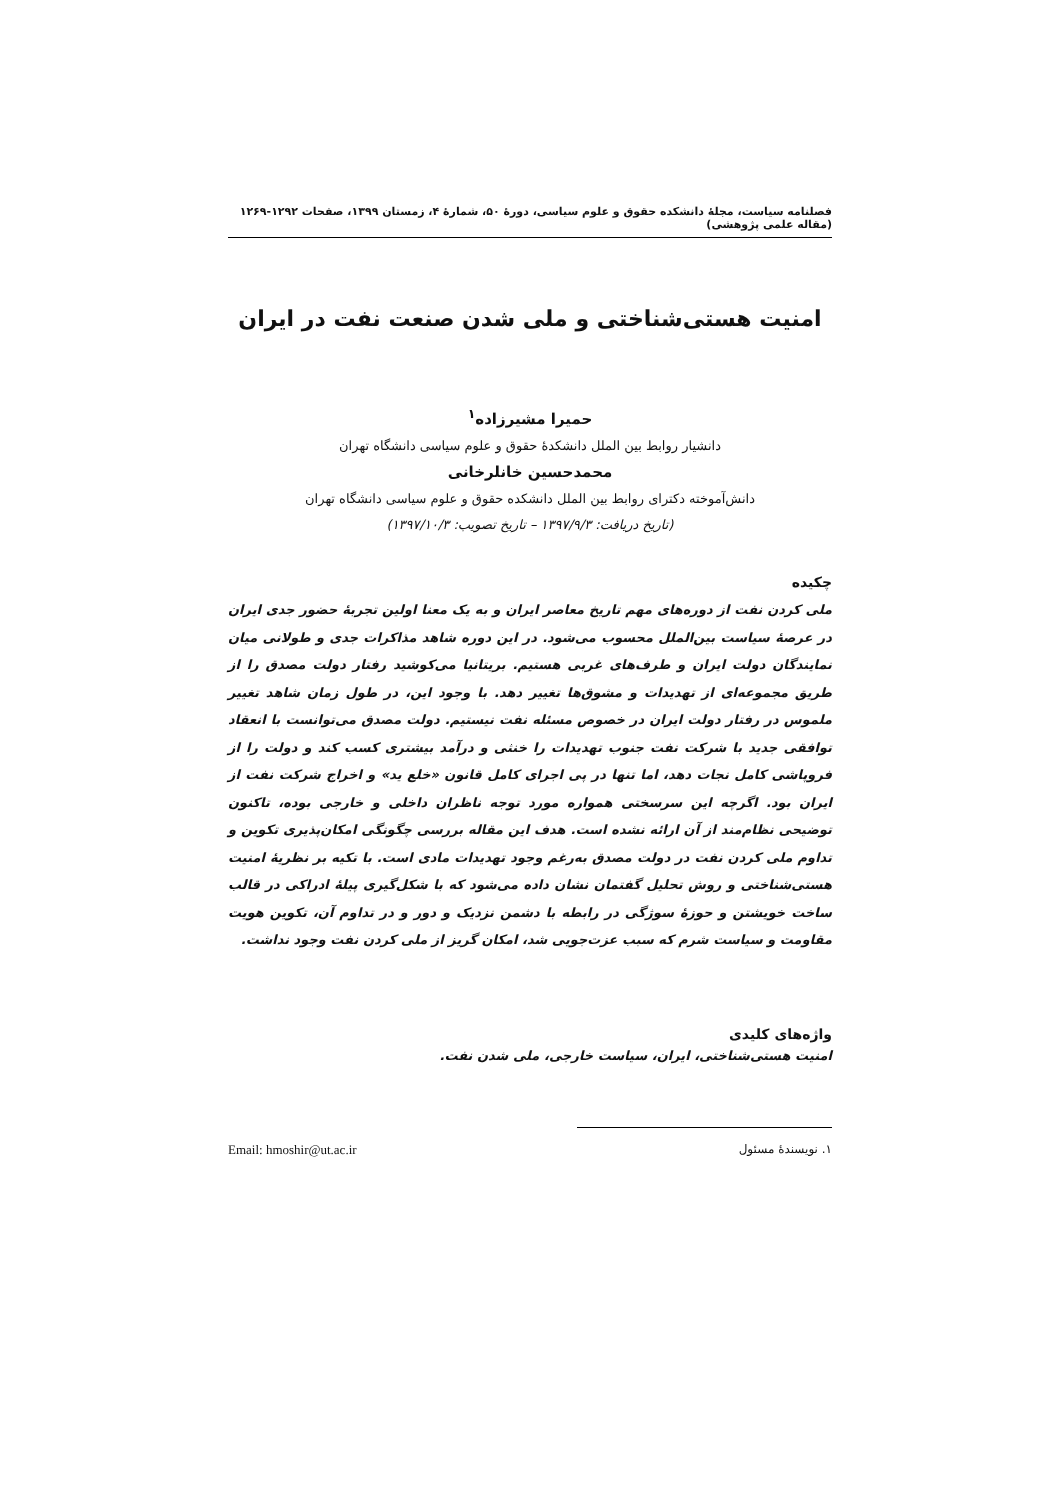فصلنامه سیاست، مجلهٔ دانشکده حقوق و علوم سیاسی، دورهٔ ۵۰، شمارهٔ ۴، زمستان ۱۳۹۹، صفحات ۱۲۹۲-۱۲۶۹ (مقاله علمی پژوهشی)
امنیت هستی‌شناختی و ملی شدن صنعت نفت در ایران
حمیرا مشیرزاده<sup>۱</sup>
دانشیار روابط بین الملل دانشکدهٔ حقوق و علوم سیاسی دانشگاه تهران
محمدحسین خانلرخانی
دانش‌آموخته دکترای روابط بین الملل دانشکده حقوق و علوم سیاسی دانشگاه تهران
(تاریخ دریافت: ۱۳۹۷/۹/۳ – تاریخ تصویب: ۱۳۹۷/۱۰/۳)
چکیده
ملی کردن نفت از دوره‌های مهم تاریخ معاصر ایران و به یک معنا اولین تجربهٔ حضور جدی ایران در عرصهٔ سیاست بین‌الملل محسوب می‌شود. در این دوره شاهد مذاکرات جدی و طولانی میان نمایندگان دولت ایران و طرف‌های غربی هستیم. بریتانیا می‌کوشید رفتار دولت مصدق را از طریق مجموعه‌ای از تهدیدات و مشوق‌ها تغییر دهد. با وجود این، در طول زمان شاهد تغییر ملموس در رفتار دولت ایران در خصوص مسئله نفت نیستیم. دولت مصدق می‌توانست با انعقاد توافقی جدید با شرکت نفت جنوب تهدیدات را خنثی و درآمد بیشتری کسب کند و دولت را از فروپاشی کامل نجات دهد، اما تنها در پی اجرای کامل قانون «خلع ید» و اخراج شرکت نفت از ایران بود. اگرچه این سرسختی همواره مورد توجه ناظران داخلی و خارجی بوده، تاکنون توضیحی نظام‌مند از آن ارائه نشده است. هدف این مقاله بررسی چگونگی امکان‌پذیری تکوین و تداوم ملی کردن نفت در دولت مصدق به‌رغم وجود تهدیدات مادی است. با تکیه بر نظریهٔ امنیت هستی‌شناختی و روش تحلیل گفتمان نشان داده می‌شود که با شکل‌گیری پیلهٔ ادراکی در قالب ساخت خویشتن و حوزهٔ سوژگی در رابطه با دشمن نزدیک و دور و در تداوم آن، تکوین هویت مقاومت و سیاست شرم که سبب عزت‌جویی شد، امکان گریز از ملی کردن نفت وجود نداشت.
واژه‌های کلیدی
امنیت هستی‌شناختی، ایران، سیاست خارجی، ملی شدن نفت.
۱. نویسندهٔ مسئول Email: hmoshir@ut.ac.ir